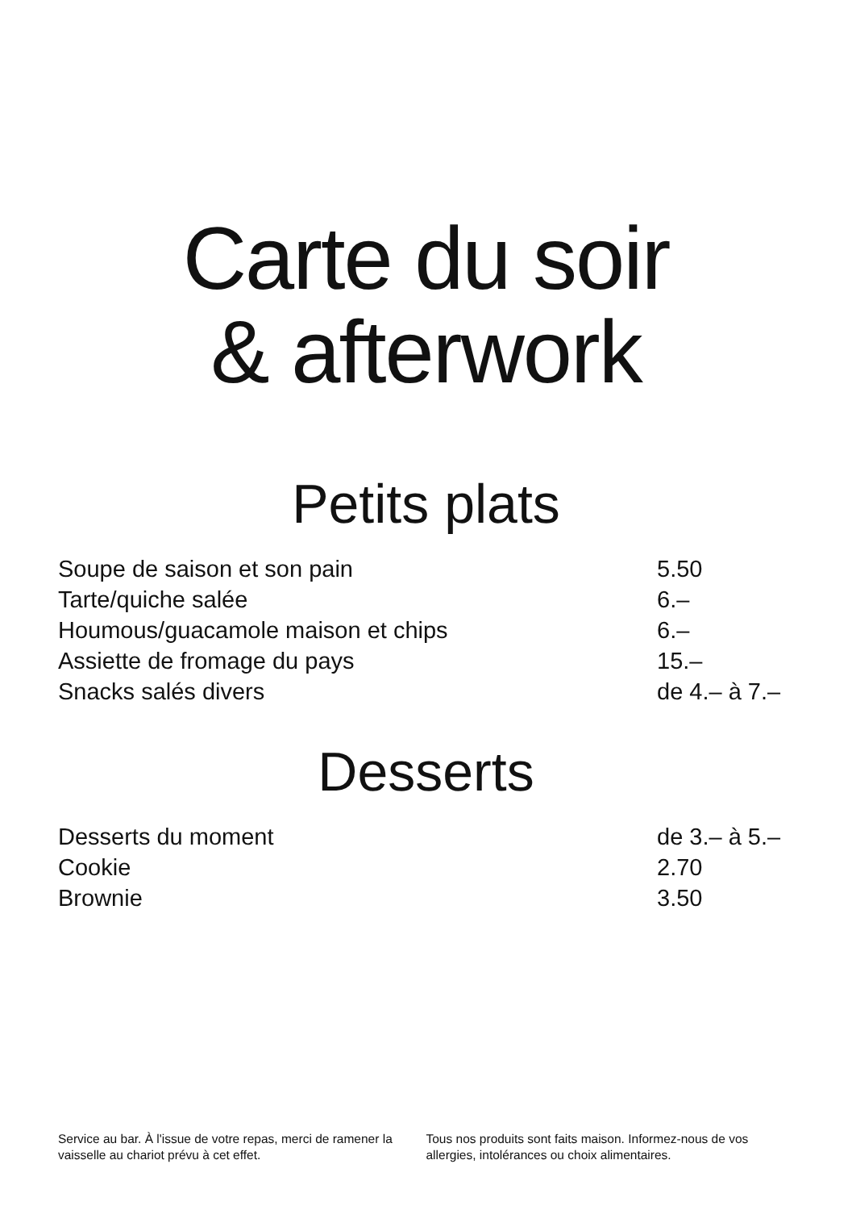Carte du soir
& afterwork
Petits plats
| Soupe de saison et son pain | 5.50 |
| Tarte/quiche salée | 6.– |
| Houmous/guacamole maison et chips | 6.– |
| Assiette de fromage du pays | 15.– |
| Snacks salés divers | de 4.– à 7.– |
Desserts
| Desserts du moment | de 3.– à 5.– |
| Cookie | 2.70 |
| Brownie | 3.50 |
Service au bar. À l'issue de votre repas, merci de ramener la vaisselle au chariot prévu à cet effet.
Tous nos produits sont faits maison. Informez-nous de vos allergies, intolérances ou choix alimentaires.